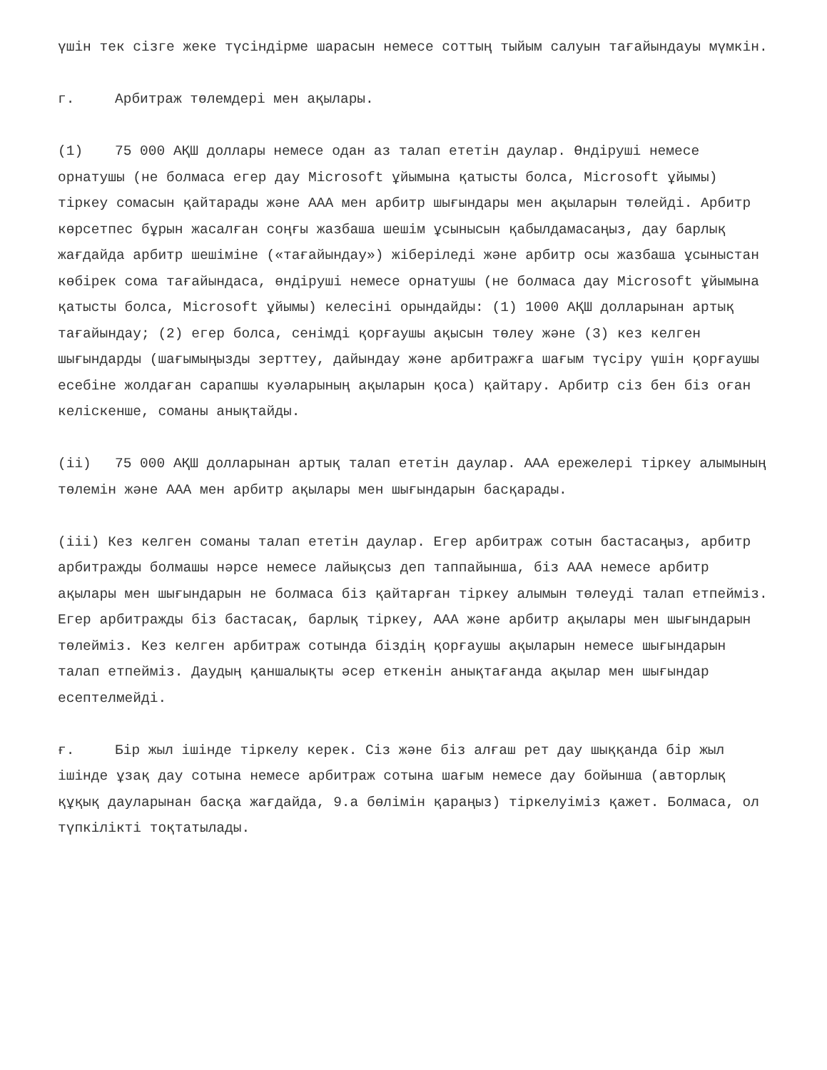үшін тек сізге жеке түсіндірме шарасын немесе соттың тыйым салуын тағайындауы мүмкін.
г. Арбитраж төлемдері мен ақылары.
(1) 75 000 АҚШ доллары немесе одан аз талап ететін даулар. Өндіруші немесе орнатушы (не болмаса егер дау Microsoft ұйымына қатысты болса, Microsoft ұйымы) тіркеу сомасын қайтарады және AAA мен арбитр шығындары мен ақыларын төлейді. Арбитр көрсетпес бұрын жасалған соңғы жазбаша шешім ұсынысын қабылдамасаңыз, дау барлық жағдайда арбитр шешіміне («тағайындау») жіберіледі және арбитр осы жазбаша ұсыныстан көбірек сома тағайындаса, өндіруші немесе орнатушы (не болмаса дау Microsoft ұйымына қатысты болса, Microsoft ұйымы) келесіні орындайды: (1) 1000 АҚШ долларынан артық тағайындау; (2) егер болса, сенімді қорғаушы ақысын төлеу және (3) кез келген шығындарды (шағымыңызды зерттеу, дайындау және арбитражға шағым түсіру үшін қорғаушы есебіне жолдаған сарапшы куәларының ақыларын қоса) қайтару. Арбитр сіз бен біз оған келіскенше, соманы анықтайды.
(ii) 75 000 АҚШ долларынан артық талап ететін даулар. AAA ережелері тіркеу алымының төлемін және AAA мен арбитр ақылары мен шығындарын басқарады.
(iii) Кез келген соманы талап ететін даулар. Егер арбитраж сотын бастасаңыз, арбитр арбитражды болмашы нәрсе немесе лайықсыз деп таппайынша, біз AAA немесе арбитр ақылары мен шығындарын не болмаса біз қайтарған тіркеу алымын төлеуді талап етпейміз. Егер арбитражды біз бастасақ, барлық тіркеу, AAA және арбитр ақылары мен шығындарын төлейміз. Кез келген арбитраж сотында біздің қорғаушы ақыларын немесе шығындарын талап етпейміз. Даудың қаншалықты әсер еткенін анықтағанда ақылар мен шығындар есептелмейді.
ғ. Бір жыл ішінде тіркелу керек. Сіз және біз алғаш рет дау шыққанда бір жыл ішінде ұзақ дау сотына немесе арбитраж сотына шағым немесе дау бойынша (авторлық құқық дауларынан басқа жағдайда, 9.a бөлімін қараңыз) тіркелуіміз қажет. Болмаса, ол түпкілікті тоқтатылады.